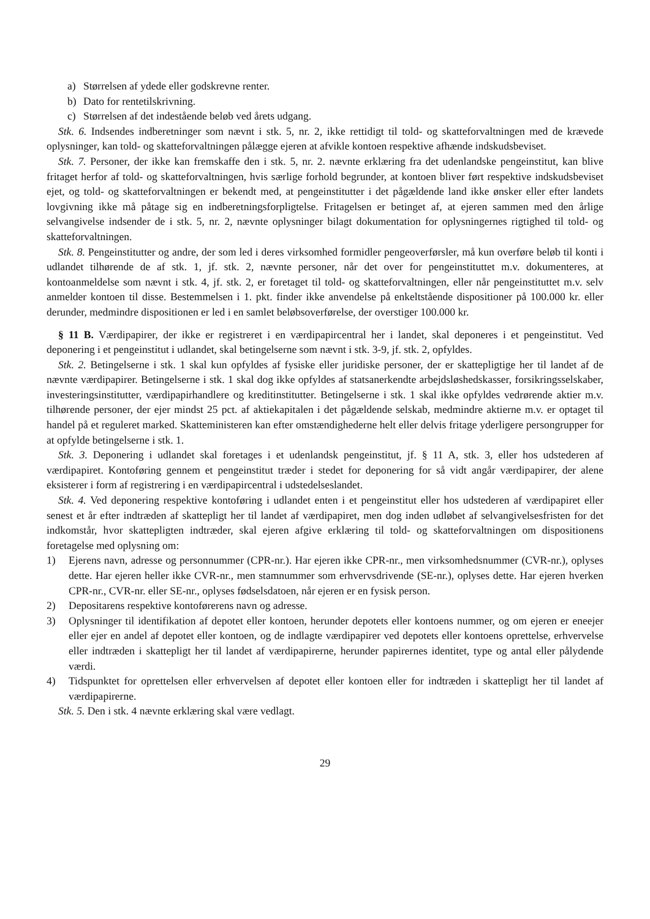a) Størrelsen af ydede eller godskrevne renter.
b) Dato for rentetilskrivning.
c) Størrelsen af det indestående beløb ved årets udgang.
Stk. 6. Indsendes indberetninger som nævnt i stk. 5, nr. 2, ikke rettidigt til told- og skatteforvaltningen med de krævede oplysninger, kan told- og skatteforvaltningen pålægge ejeren at afvikle kontoen respektive afhænde indskudsbeviset.
Stk. 7. Personer, der ikke kan fremskaffe den i stk. 5, nr. 2. nævnte erklæring fra det udenlandske pengeinstitut, kan blive fritaget herfor af told- og skatteforvaltningen, hvis særlige forhold begrunder, at kontoen bliver ført respektive indskudsbeviset ejet, og told- og skatteforvaltningen er bekendt med, at pengeinstitutter i det pågældende land ikke ønsker eller efter landets lovgivning ikke må påtage sig en indberetningsforpligtelse. Fritagelsen er betinget af, at ejeren sammen med den årlige selvangivelse indsender de i stk. 5, nr. 2, nævnte oplysninger bilagt dokumentation for oplysningernes rigtighed til told- og skatteforvaltningen.
Stk. 8. Pengeinstitutter og andre, der som led i deres virksomhed formidler pengeoverførsler, må kun overføre beløb til konti i udlandet tilhørende de af stk. 1, jf. stk. 2, nævnte personer, når det over for pengeinstituttet m.v. dokumenteres, at kontoanmeldelse som nævnt i stk. 4, jf. stk. 2, er foretaget til told- og skatteforvaltningen, eller når pengeinstituttet m.v. selv anmelder kontoen til disse. Bestemmelsen i 1. pkt. finder ikke anvendelse på enkeltstående dispositioner på 100.000 kr. eller derunder, medmindre dispositionen er led i en samlet beløbsoverførelse, der overstiger 100.000 kr.
§ 11 B. Værdipapirer, der ikke er registreret i en værdipapircentral her i landet, skal deponeres i et pengeinstitut. Ved deponering i et pengeinstitut i udlandet, skal betingelserne som nævnt i stk. 3-9, jf. stk. 2, opfyldes.
Stk. 2. Betingelserne i stk. 1 skal kun opfyldes af fysiske eller juridiske personer, der er skattepligtige her til landet af de nævnte værdipapirer. Betingelserne i stk. 1 skal dog ikke opfyldes af statsanerkendte arbejdsløshedskasser, forsikringsselskaber, investeringsinstitutter, værdipapirhandlere og kreditinstitutter. Betingelserne i stk. 1 skal ikke opfyldes vedrørende aktier m.v. tilhørende personer, der ejer mindst 25 pct. af aktiekapitalen i det pågældende selskab, medmindre aktierne m.v. er optaget til handel på et reguleret marked. Skatteministeren kan efter omstændighederne helt eller delvis fritage yderligere persongrupper for at opfylde betingelserne i stk. 1.
Stk. 3. Deponering i udlandet skal foretages i et udenlandsk pengeinstitut, jf. § 11 A, stk. 3, eller hos udstederen af værdipapiret. Kontoføring gennem et pengeinstitut træder i stedet for deponering for så vidt angår værdipapirer, der alene eksisterer i form af registrering i en værdipapircentral i udstedelseslandet.
Stk. 4. Ved deponering respektive kontoføring i udlandet enten i et pengeinstitut eller hos udstederen af værdipapiret eller senest et år efter indtræden af skattepligt her til landet af værdipapiret, men dog inden udløbet af selvangivelsesfristen for det indkomstår, hvor skattepligten indtræder, skal ejeren afgive erklæring til told- og skatteforvaltningen om dispositionens foretagelse med oplysning om:
1) Ejerens navn, adresse og personnummer (CPR-nr.). Har ejeren ikke CPR-nr., men virksomhedsnummer (CVR-nr.), oplyses dette. Har ejeren heller ikke CVR-nr., men stamnummer som erhvervsdrivende (SE-nr.), oplyses dette. Har ejeren hverken CPR-nr., CVR-nr. eller SE-nr., oplyses fødselsdatoen, når ejeren er en fysisk person.
2) Depositarens respektive kontoførerens navn og adresse.
3) Oplysninger til identifikation af depotet eller kontoen, herunder depotets eller kontoens nummer, og om ejeren er eneejer eller ejer en andel af depotet eller kontoen, og de indlagte værdipapirer ved depotets eller kontoens oprettelse, erhvervelse eller indtræden i skattepligt her til landet af værdipapirerne, herunder papirernes identitet, type og antal eller pålydende værdi.
4) Tidspunktet for oprettelsen eller erhvervelsen af depotet eller kontoen eller for indtræden i skattepligt her til landet af værdipapirerne.
Stk. 5. Den i stk. 4 nævnte erklæring skal være vedlagt.
29